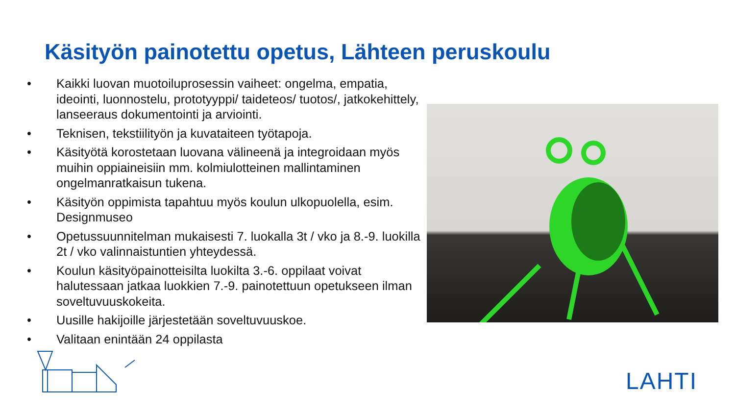Käsityön painotettu opetus, Lähteen peruskoulu
• Kaikki luovan muotoiluprosessin vaiheet: ongelma, empatia, ideointi, luonnostelu, prototyyppi/ taideteos/ tuotos/, jatkokehittely, lanseeraus dokumentointi ja arviointi.
• Teknisen, tekstiilityön ja kuvataiteen työtapoja.
• Käsityötä korostetaan luovana välineenä ja integroidaan myös muihin oppiaineisiin mm. kolmiulotteinen mallintaminen ongelmanratkaisun tukena.
• Käsityön oppimista tapahtuu myös koulun ulkopuolella, esim. Designmuseo
• Opetussuunnitelman mukaisesti 7. luokalla 3t / vko ja 8.-9. luokilla 2t / vko valinnaistuntien yhteydessä.
• Koulun käsityöpainotteisilta luokilta 3.-6. oppilaat voivat halutessaan jatkaa luokkien 7.-9. painotettuun opetukseen ilman soveltuvuuskokeita.
• Uusille hakijoille järjestetään soveltuvuuskoe.
• Valitaan enintään 24 oppilasta
LAHTI